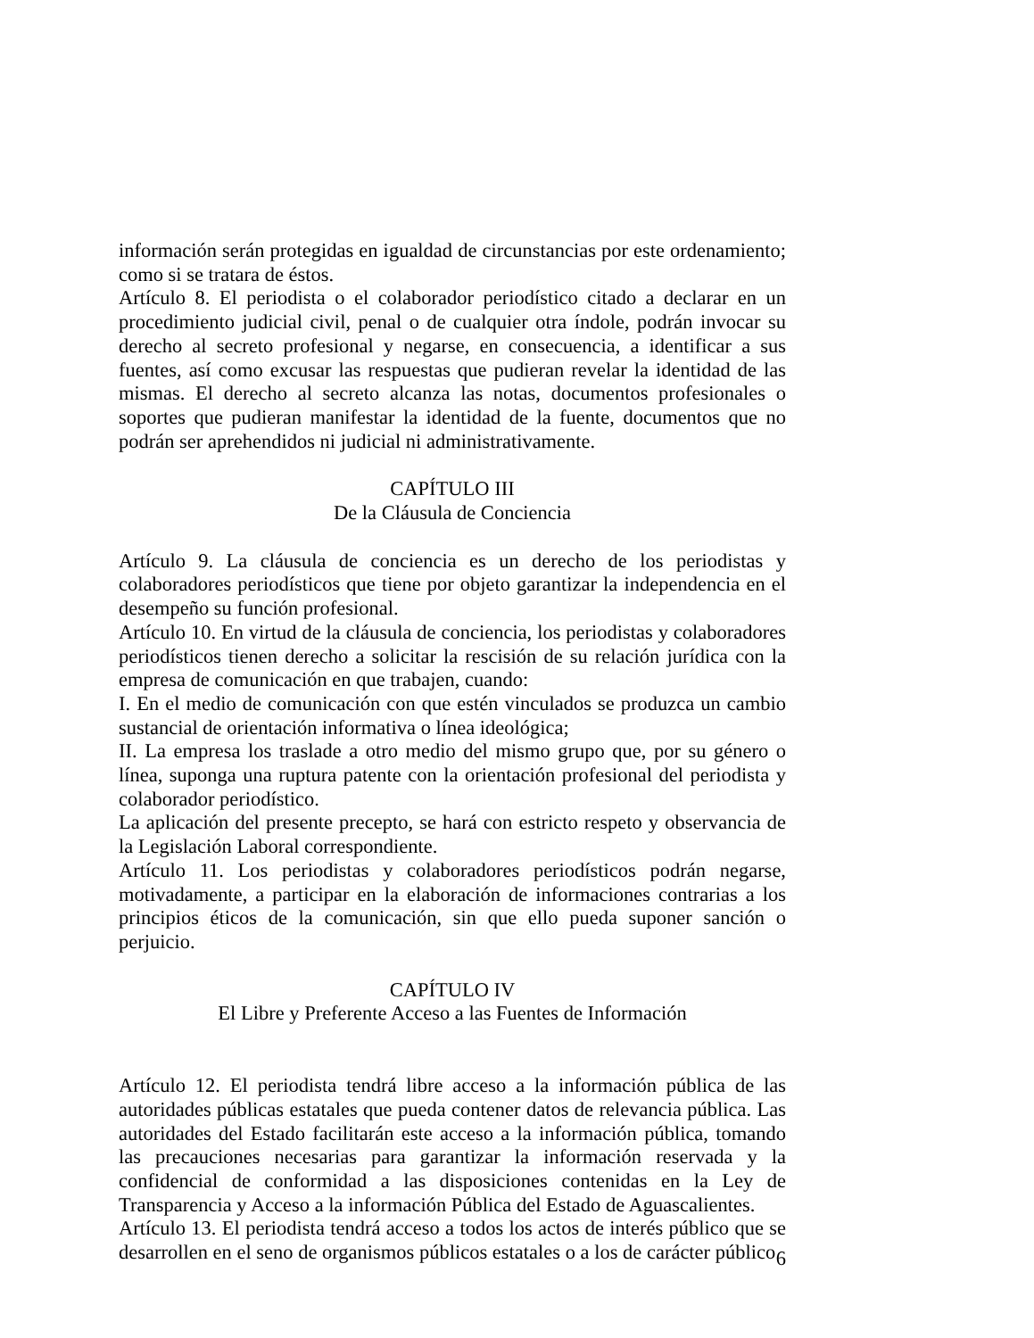información serán protegidas en igualdad de circunstancias por este ordenamiento; como si se tratara de éstos.
Artículo 8. El periodista o el colaborador periodístico citado a declarar en un procedimiento judicial civil, penal o de cualquier otra índole, podrán invocar su derecho al secreto profesional y negarse, en consecuencia, a identificar a sus fuentes, así como excusar las respuestas que pudieran revelar la identidad de las mismas. El derecho al secreto alcanza las notas, documentos profesionales o soportes que pudieran manifestar la identidad de la fuente, documentos que no podrán ser aprehendidos ni judicial ni administrativamente.
CAPÍTULO III
De la Cláusula de Conciencia
Artículo 9. La cláusula de conciencia es un derecho de los periodistas y colaboradores periodísticos que tiene por objeto garantizar la independencia en el desempeño su función profesional.
Artículo 10. En virtud de la cláusula de conciencia, los periodistas y colaboradores periodísticos tienen derecho a solicitar la rescisión de su relación jurídica con la empresa de comunicación en que trabajen, cuando:
I. En el medio de comunicación con que estén vinculados se produzca un cambio sustancial de orientación informativa o línea ideológica;
II. La empresa los traslade a otro medio del mismo grupo que, por su género o línea, suponga una ruptura patente con la orientación profesional del periodista y colaborador periodístico.
La aplicación del presente precepto, se hará con estricto respeto y observancia de la Legislación Laboral correspondiente.
Artículo 11. Los periodistas y colaboradores periodísticos podrán negarse, motivadamente, a participar en la elaboración de informaciones contrarias a los principios éticos de la comunicación, sin que ello pueda suponer sanción o perjuicio.
CAPÍTULO IV
El Libre y Preferente Acceso a las Fuentes de Información
Artículo 12. El periodista tendrá libre acceso a la información pública de las autoridades públicas estatales que pueda contener datos de relevancia pública. Las autoridades del Estado facilitarán este acceso a la información pública, tomando las precauciones necesarias para garantizar la información reservada y la confidencial de conformidad a las disposiciones contenidas en la Ley de Transparencia y Acceso a la información Pública del Estado de Aguascalientes.
Artículo 13. El periodista tendrá acceso a todos los actos de interés público que se desarrollen en el seno de organismos públicos estatales o a los de carácter público
6